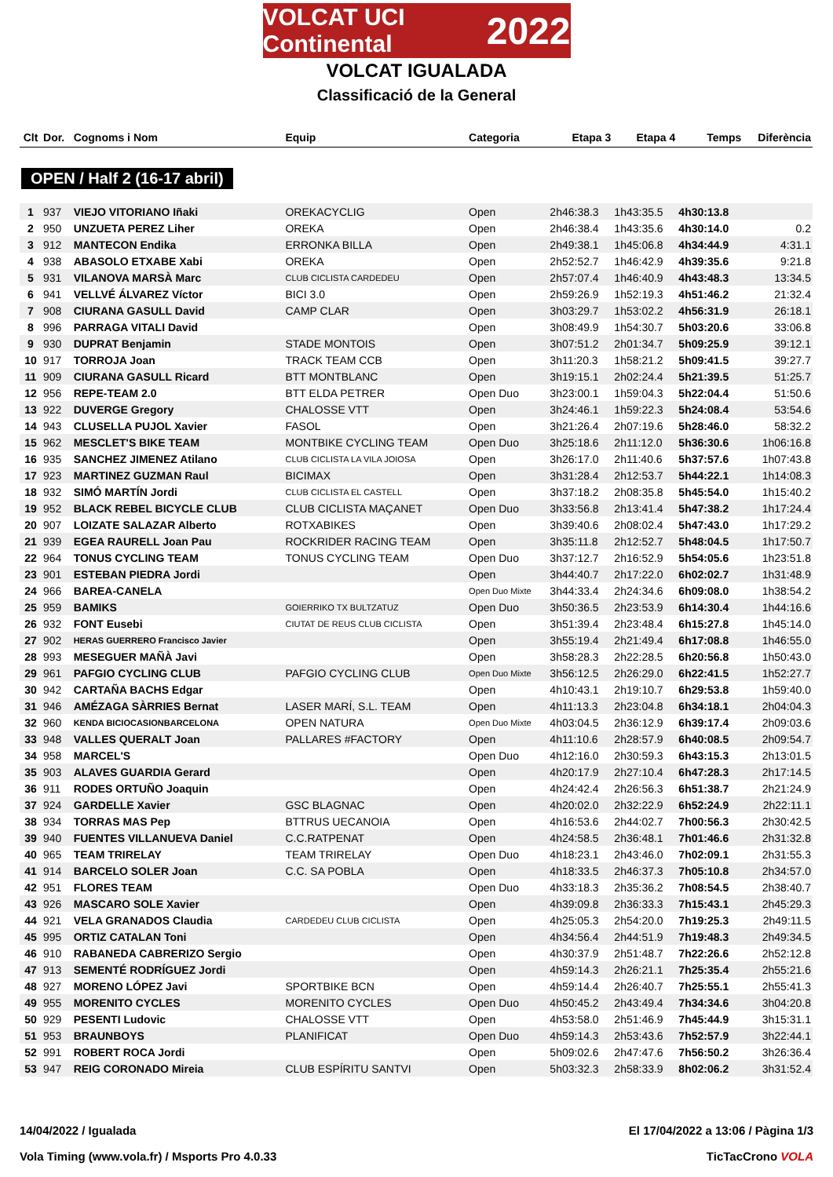VOLCAT UCI Continental 2022
VOLCAT IGUALADA
Classificació de la General
| Clt | Dor. | Cognoms i Nom | Equip | Categoria | Etapa 3 | Etapa 4 | Temps | Diferència |
| --- | --- | --- | --- | --- | --- | --- | --- | --- |
| OPEN / Half 2 (16-17 abril) | | | | | | | | |
| 1 | 937 | VIEJO VITORIANO Iñaki | OREKACYCLIG | Open | 2h46:38.3 | 1h43:35.5 | 4h30:13.8 | |
| 2 | 950 | UNZUETA PEREZ Liher | OREKA | Open | 2h46:38.4 | 1h43:35.6 | 4h30:14.0 | 0.2 |
| 3 | 912 | MANTECON Endika | ERRONKA BILLA | Open | 2h49:38.1 | 1h45:06.8 | 4h34:44.9 | 4:31.1 |
| 4 | 938 | ABASOLO ETXABE Xabi | OREKA | Open | 2h52:52.7 | 1h46:42.9 | 4h39:35.6 | 9:21.8 |
| 5 | 931 | VILANOVA MARSÀ Marc | CLUB CICLISTA CARDEDEU | Open | 2h57:07.4 | 1h46:40.9 | 4h43:48.3 | 13:34.5 |
| 6 | 941 | VELLVÉ ÁLVAREZ Víctor | BICI 3.0 | Open | 2h59:26.9 | 1h52:19.3 | 4h51:46.2 | 21:32.4 |
| 7 | 908 | CIURANA GASULL David | CAMP CLAR | Open | 3h03:29.7 | 1h53:02.2 | 4h56:31.9 | 26:18.1 |
| 8 | 996 | PARRAGA VITALI David | | Open | 3h08:49.9 | 1h54:30.7 | 5h03:20.6 | 33:06.8 |
| 9 | 930 | DUPRAT Benjamin | STADE MONTOIS | Open | 3h07:51.2 | 2h01:34.7 | 5h09:25.9 | 39:12.1 |
| 10 | 917 | TORROJA Joan | TRACK TEAM CCB | Open | 3h11:20.3 | 1h58:21.2 | 5h09:41.5 | 39:27.7 |
| 11 | 909 | CIURANA GASULL Ricard | BTT MONTBLANC | Open | 3h19:15.1 | 2h02:24.4 | 5h21:39.5 | 51:25.7 |
| 12 | 956 | REPE-TEAM 2.0 | BTT ELDA PETRER | Open Duo | 3h23:00.1 | 1h59:04.3 | 5h22:04.4 | 51:50.6 |
| 13 | 922 | DUVERGE Gregory | CHALOSSE VTT | Open | 3h24:46.1 | 1h59:22.3 | 5h24:08.4 | 53:54.6 |
| 14 | 943 | CLUSELLA PUJOL Xavier | FASOL | Open | 3h21:26.4 | 2h07:19.6 | 5h28:46.0 | 58:32.2 |
| 15 | 962 | MESCLET'S BIKE TEAM | MONTBIKE CYCLING TEAM | Open Duo | 3h25:18.6 | 2h11:12.0 | 5h36:30.6 | 1h06:16.8 |
| 16 | 935 | SANCHEZ JIMENEZ Atilano | CLUB CICLISTA LA VILA JOIOSA | Open | 3h26:17.0 | 2h11:40.6 | 5h37:57.6 | 1h07:43.8 |
| 17 | 923 | MARTINEZ GUZMAN Raul | BICIMAX | Open | 3h31:28.4 | 2h12:53.7 | 5h44:22.1 | 1h14:08.3 |
| 18 | 932 | SIMÓ MARTÍN Jordi | CLUB CICLISTA EL CASTELL | Open | 3h37:18.2 | 2h08:35.8 | 5h45:54.0 | 1h15:40.2 |
| 19 | 952 | BLACK REBEL BICYCLE CLUB | CLUB CICLISTA MAÇANET | Open Duo | 3h33:56.8 | 2h13:41.4 | 5h47:38.2 | 1h17:24.4 |
| 20 | 907 | LOIZATE SALAZAR Alberto | ROTXABIKES | Open | 3h39:40.6 | 2h08:02.4 | 5h47:43.0 | 1h17:29.2 |
| 21 | 939 | EGEA RAURELL Joan Pau | ROCKRIDER RACING TEAM | Open | 3h35:11.8 | 2h12:52.7 | 5h48:04.5 | 1h17:50.7 |
| 22 | 964 | TONUS CYCLING TEAM | TONUS CYCLING TEAM | Open Duo | 3h37:12.7 | 2h16:52.9 | 5h54:05.6 | 1h23:51.8 |
| 23 | 901 | ESTEBAN PIEDRA Jordi | | Open | 3h44:40.7 | 2h17:22.0 | 6h02:02.7 | 1h31:48.9 |
| 24 | 966 | BAREA-CANELA | | Open Duo Mixte | 3h44:33.4 | 2h24:34.6 | 6h09:08.0 | 1h38:54.2 |
| 25 | 959 | BAMIKS | GOIERRIKO TX BULTZATUZ | Open Duo | 3h50:36.5 | 2h23:53.9 | 6h14:30.4 | 1h44:16.6 |
| 26 | 932 | FONT Eusebi | CIUTAT DE REUS CLUB CICLISTA | Open | 3h51:39.4 | 2h23:48.4 | 6h15:27.8 | 1h45:14.0 |
| 27 | 902 | HERAS GUERRERO Francisco Javier | | Open | 3h55:19.4 | 2h21:49.4 | 6h17:08.8 | 1h46:55.0 |
| 28 | 993 | MESEGUER MAÑÀ Javi | | Open | 3h58:28.3 | 2h22:28.5 | 6h20:56.8 | 1h50:43.0 |
| 29 | 961 | PAFGIO CYCLING CLUB | PAFGIO CYCLING CLUB | Open Duo Mixte | 3h56:12.5 | 2h26:29.0 | 6h22:41.5 | 1h52:27.7 |
| 30 | 942 | CARTAÑA BACHS Edgar | | Open | 4h10:43.1 | 2h19:10.7 | 6h29:53.8 | 1h59:40.0 |
| 31 | 946 | AMÉZAGA SÀRRIES Bernat | LASER MARÍ, S.L. TEAM | Open | 4h11:13.3 | 2h23:04.8 | 6h34:18.1 | 2h04:04.3 |
| 32 | 960 | KENDA BICIOCASIONBARCELONA | OPEN NATURA | Open Duo Mixte | 4h03:04.5 | 2h36:12.9 | 6h39:17.4 | 2h09:03.6 |
| 33 | 948 | VALLES QUERALT Joan | PALLARES #FACTORY | Open | 4h11:10.6 | 2h28:57.9 | 6h40:08.5 | 2h09:54.7 |
| 34 | 958 | MARCEL'S | | Open Duo | 4h12:16.0 | 2h30:59.3 | 6h43:15.3 | 2h13:01.5 |
| 35 | 903 | ALAVES GUARDIA Gerard | | Open | 4h20:17.9 | 2h27:10.4 | 6h47:28.3 | 2h17:14.5 |
| 36 | 911 | RODES ORTUÑO Joaquin | | Open | 4h24:42.4 | 2h26:56.3 | 6h51:38.7 | 2h21:24.9 |
| 37 | 924 | GARDELLE Xavier | GSC BLAGNAC | Open | 4h20:02.0 | 2h32:22.9 | 6h52:24.9 | 2h22:11.1 |
| 38 | 934 | TORRAS MAS Pep | BTTRUS UECANOIA | Open | 4h16:53.6 | 2h44:02.7 | 7h00:56.3 | 2h30:42.5 |
| 39 | 940 | FUENTES VILLANUEVA Daniel | C.C.RATPENAT | Open | 4h24:58.5 | 2h36:48.1 | 7h01:46.6 | 2h31:32.8 |
| 40 | 965 | TEAM TRIRELAY | TEAM TRIRELAY | Open Duo | 4h18:23.1 | 2h43:46.0 | 7h02:09.1 | 2h31:55.3 |
| 41 | 914 | BARCELO SOLER Joan | C.C. SA POBLA | Open | 4h18:33.5 | 2h46:37.3 | 7h05:10.8 | 2h34:57.0 |
| 42 | 951 | FLORES TEAM | | Open Duo | 4h33:18.3 | 2h35:36.2 | 7h08:54.5 | 2h38:40.7 |
| 43 | 926 | MASCARO SOLE Xavier | | Open | 4h39:09.8 | 2h36:33.3 | 7h15:43.1 | 2h45:29.3 |
| 44 | 921 | VELA GRANADOS Claudia | CARDEDEU CLUB CICLISTA | Open | 4h25:05.3 | 2h54:20.0 | 7h19:25.3 | 2h49:11.5 |
| 45 | 995 | ORTIZ CATALAN Toni | | Open | 4h34:56.4 | 2h44:51.9 | 7h19:48.3 | 2h49:34.5 |
| 46 | 910 | RABANEDA CABRERIZO Sergio | | Open | 4h30:37.9 | 2h51:48.7 | 7h22:26.6 | 2h52:12.8 |
| 47 | 913 | SEMENTÉ RODRÍGUEZ Jordi | | Open | 4h59:14.3 | 2h26:21.1 | 7h25:35.4 | 2h55:21.6 |
| 48 | 927 | MORENO LÓPEZ Javi | SPORTBIKE BCN | Open | 4h59:14.4 | 2h26:40.7 | 7h25:55.1 | 2h55:41.3 |
| 49 | 955 | MORENITO CYCLES | MORENITO CYCLES | Open Duo | 4h50:45.2 | 2h43:49.4 | 7h34:34.6 | 3h04:20.8 |
| 50 | 929 | PESENTI Ludovic | CHALOSSE VTT | Open | 4h53:58.0 | 2h51:46.9 | 7h45:44.9 | 3h15:31.1 |
| 51 | 953 | BRAUNBOYS | PLANIFICAT | Open Duo | 4h59:14.3 | 2h53:43.6 | 7h52:57.9 | 3h22:44.1 |
| 52 | 991 | ROBERT ROCA Jordi | | Open | 5h09:02.6 | 2h47:47.6 | 7h56:50.2 | 3h26:36.4 |
| 53 | 947 | REIG CORONADO Mireia | CLUB ESPÍRITU SANTVI | Open | 5h03:32.3 | 2h58:33.9 | 8h02:06.2 | 3h31:52.4 |
14/04/2022 / Igualada El 17/04/2022 a 13:06 / Pàgina 1/3
Vola Timing (www.vola.fr) / Msports Pro 4.0.33 TicTacCrono VOLA